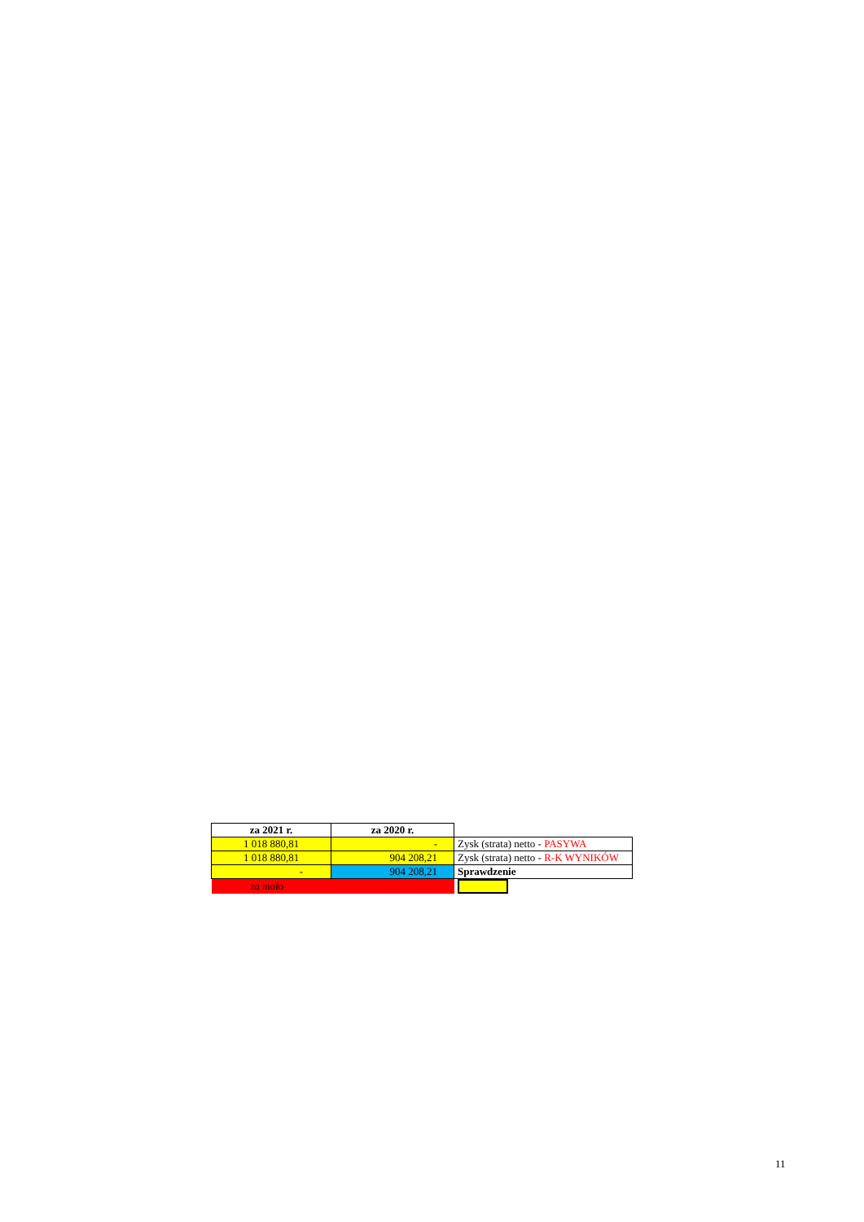| za 2021 r. | za 2020 r. | |
| 1 018 880,81 | - | Zysk (strata) netto - PASYWA |
| 1 018 880,81 | 904 208,21 | Zysk (strata) netto - R-K WYNIKÓW |
| - | 904 208,21 | Sprawdzenie |
| za mało | | |
11